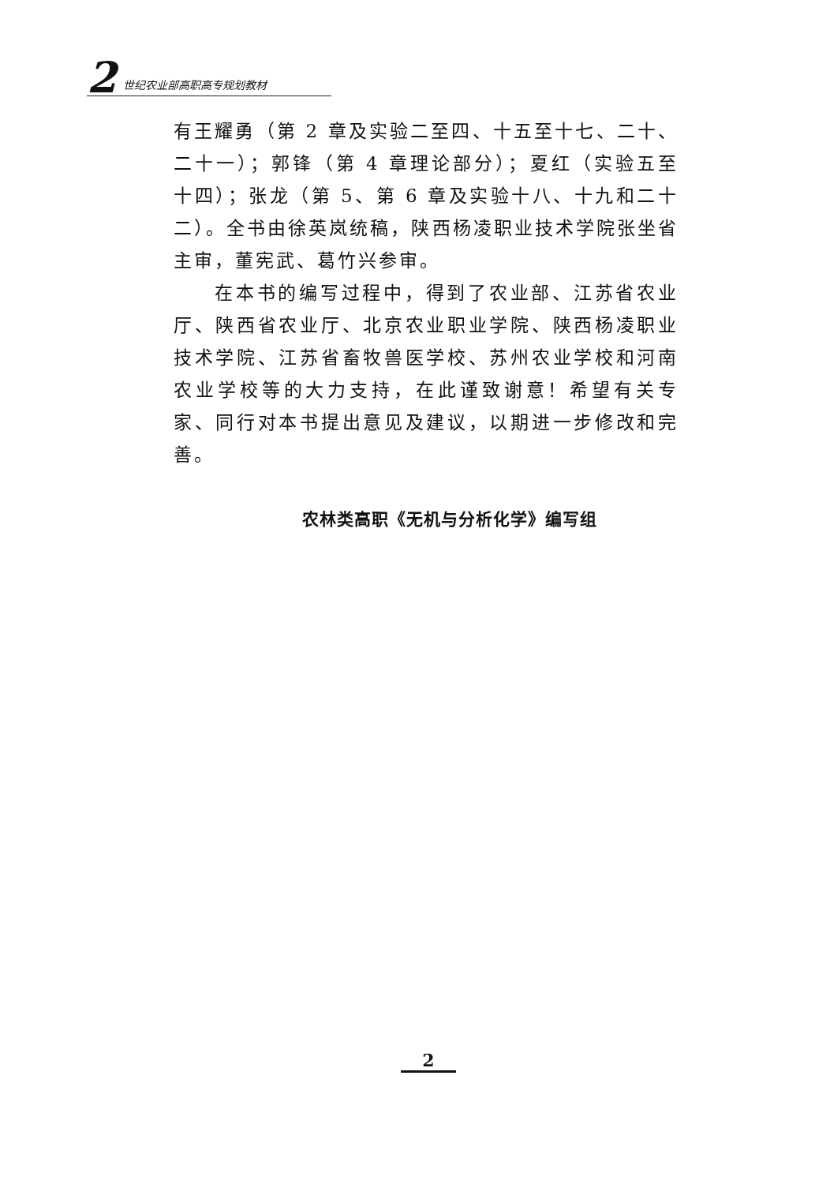2 世纪农业部高职高专规划教材
有王耀勇（第 2 章及实验二至四、十五至十七、二十、二十一）；郭锋（第 4 章理论部分）；夏红（实验五至十四）；张龙（第 5、第 6 章及实验十八、十九和二十二）。全书由徐英岚统稿，陕西杨凌职业技术学院张坐省主审，董宪武、葛竹兴参审。
在本书的编写过程中，得到了农业部、江苏省农业厅、陕西省农业厅、北京农业职业学院、陕西杨凌职业技术学院、江苏省畜牧兽医学校、苏州农业学校和河南农业学校等的大力支持，在此谨致谢意！希望有关专家、同行对本书提出意见及建议，以期进一步修改和完善。
农林类高职《无机与分析化学》编写组
2